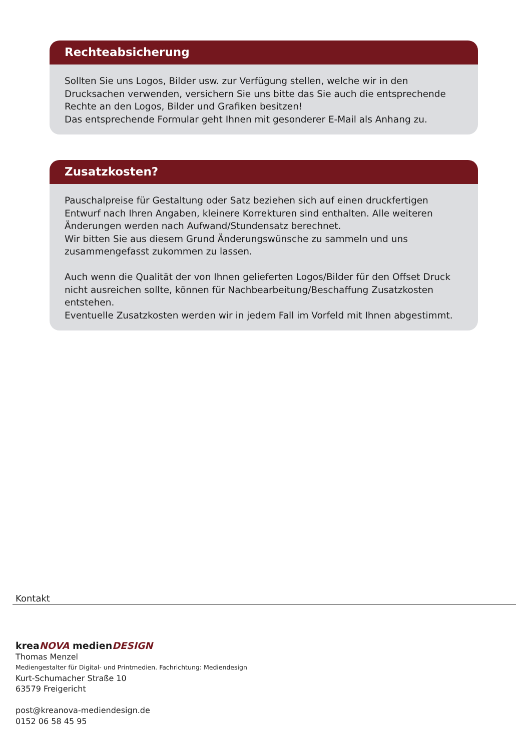Rechteabsicherung
Sollten Sie uns Logos, Bilder usw. zur Verfügung stellen, welche wir in den Drucksachen verwenden, versichern Sie uns bitte das Sie auch die entsprechende Rechte an den Logos, Bilder und Grafiken besitzen!
Das entsprechende Formular geht Ihnen mit gesonderer E-Mail als Anhang zu.
Zusatzkosten?
Pauschalpreise für Gestaltung oder Satz beziehen sich auf einen druckfertigen Entwurf nach Ihren Angaben, kleinere Korrekturen sind enthalten. Alle weiteren Änderungen werden nach Aufwand/Stundensatz berechnet.
Wir bitten Sie aus diesem Grund Änderungswünsche zu sammeln und uns zusammengefasst zukommen zu lassen.
Auch wenn die Qualität der von Ihnen gelieferten Logos/Bilder für den Offset Druck nicht ausreichen sollte, können für Nachbearbeitung/Beschaffung Zusatzkosten entstehen.
Eventuelle Zusatzkosten werden wir in jedem Fall im Vorfeld mit Ihnen abgestimmt.
Kontakt
kreaNOVA medienDESIGN
Thomas Menzel
Mediengestalter für Digital- und Printmedien. Fachrichtung: Mediendesign
Kurt-Schumacher Straße 10
63579 Freigericht
post@kreanova-mediendesign.de
0152 06 58 45 95